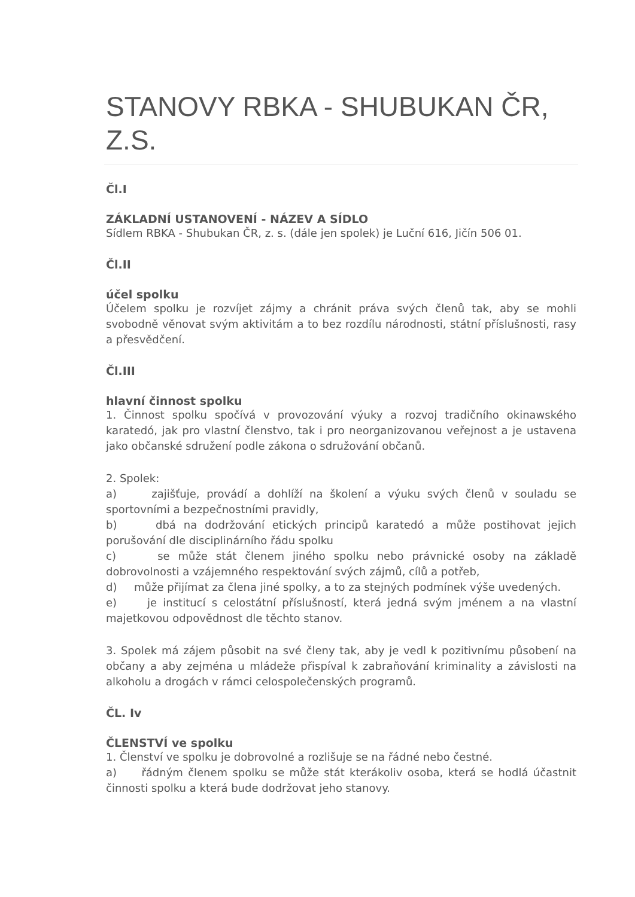STANOVY RBKA - SHUBUKAN ČR, Z.S.
Čl.I
ZÁKLADNÍ USTANOVENÍ - NÁZEV A SÍDLO
Sídlem RBKA - Shubukan ČR, z. s. (dále jen spolek) je Luční 616, Jičín 506 01.
Čl.II
účel spolku
Účelem spolku je rozvíjet zájmy a chránit práva svých členů tak, aby se mohli svobodně věnovat svým aktivitám a to bez rozdílu národnosti, státní příslušnosti, rasy a přesvědčení.
Čl.III
hlavní činnost spolku
1. Činnost spolku spočívá v provozování výuky a rozvoj tradičního okinawského karatedó, jak pro vlastní členstvo, tak i pro neorganizovanou veřejnost a je ustavena jako občanské sdružení podle zákona o sdružování občanů.
2. Spolek:
a) zajišťuje, provádí a dohlíží na školení a výuku svých členů v souladu se sportovními a bezpečnostními pravidly,
b) dbá na dodržování etických principů karatedó a může postihovat jejich porušování dle disciplinárního řádu spolku
c) se může stát členem jiného spolku nebo právnické osoby na základě dobrovolnosti a vzájemného respektování svých zájmů, cílů a potřeb,
d) může přijímat za člena jiné spolky, a to za stejných podmínek výše uvedených.
e) je institucí s celostátní příslušností, která jedná svým jménem a na vlastní majetkovou odpovědnost dle těchto stanov.
3. Spolek má zájem působit na své členy tak, aby je vedl k pozitivnímu působení na občany a aby zejména u mládeže přispíval k zabraňování kriminality a závislosti na alkoholu a drogách v rámci celospolečenských programů.
ČL. Iv
ČLENSTVÍ ve spolku
1. Členství ve spolku je dobrovolné a rozlišuje se na řádné nebo čestné.
a) řádným členem spolku se může stát kterákoliv osoba, která se hodlá účastnit činnosti spolku a která bude dodržovat jeho stanovy.